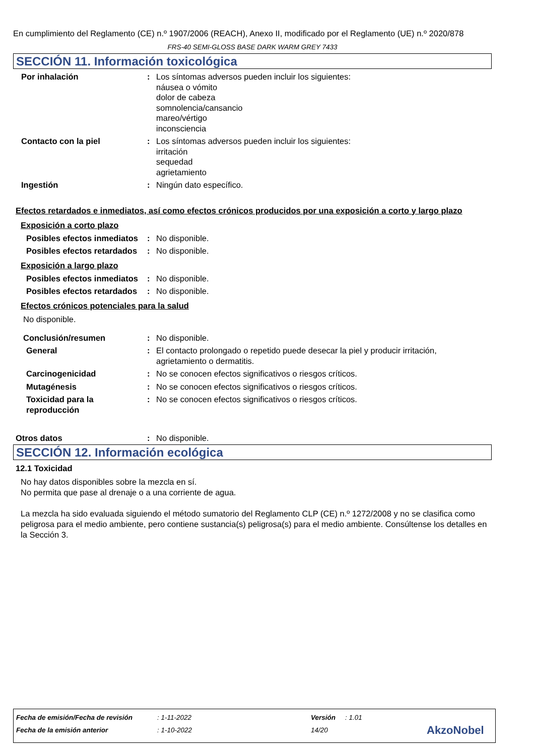En cumplimiento del Reglamento (CE) n.º 1907/2006 (REACH), Anexo II, modificado por el Reglamento (UE) n.º 2020/878
FRS-40 SEMI-GLOSS BASE DARK WARM GREY 7433
SECCIÓN 11. Información toxicológica
Por inhalación : Los síntomas adversos pueden incluir los siguientes:
náusea o vómito
dolor de cabeza
somnolencia/cansancio
mareo/vértigo
inconsciencia
Contacto con la piel : Los síntomas adversos pueden incluir los siguientes:
irritación
sequedad
agrietamiento
Ingestión : Ningún dato específico.
Efectos retardados e inmediatos, así como efectos crónicos producidos por una exposición a corto y largo plazo
Exposición a corto plazo
Posibles efectos inmediatos
: No disponible.
Posibles efectos retardados
: No disponible.
Exposición a largo plazo
Posibles efectos inmediatos
: No disponible.
Posibles efectos retardados
: No disponible.
Efectos crónicos potenciales para la salud
No disponible.
Conclusión/resumen : No disponible.
General : El contacto prolongado o repetido puede desecar la piel y producir irritación,
agrietamiento o dermatitis.
Carcinogenicidad : No se conocen efectos significativos o riesgos críticos.
Mutagénesis : No se conocen efectos significativos o riesgos críticos.
Toxicidad para la reproducción
: No se conocen efectos significativos o riesgos críticos.
Otros datos : No disponible.
SECCIÓN 12. Información ecológica
12.1 Toxicidad
No hay datos disponibles sobre la mezcla en sí.
No permita que pase al drenaje o a una corriente de agua.
La mezcla ha sido evaluada siguiendo el método sumatorio del Reglamento CLP (CE) n.º 1272/2008 y no se clasifica como peligrosa para el medio ambiente, pero contiene sustancia(s) peligrosa(s) para el medio ambiente. Consúltense los detalles en la Sección 3.
Fecha de emisión/Fecha de revisión: 1-11-2022 Versión: 1.01
Fecha de la emisión anterior: 1-10-2022 14/20 AkzoNobel